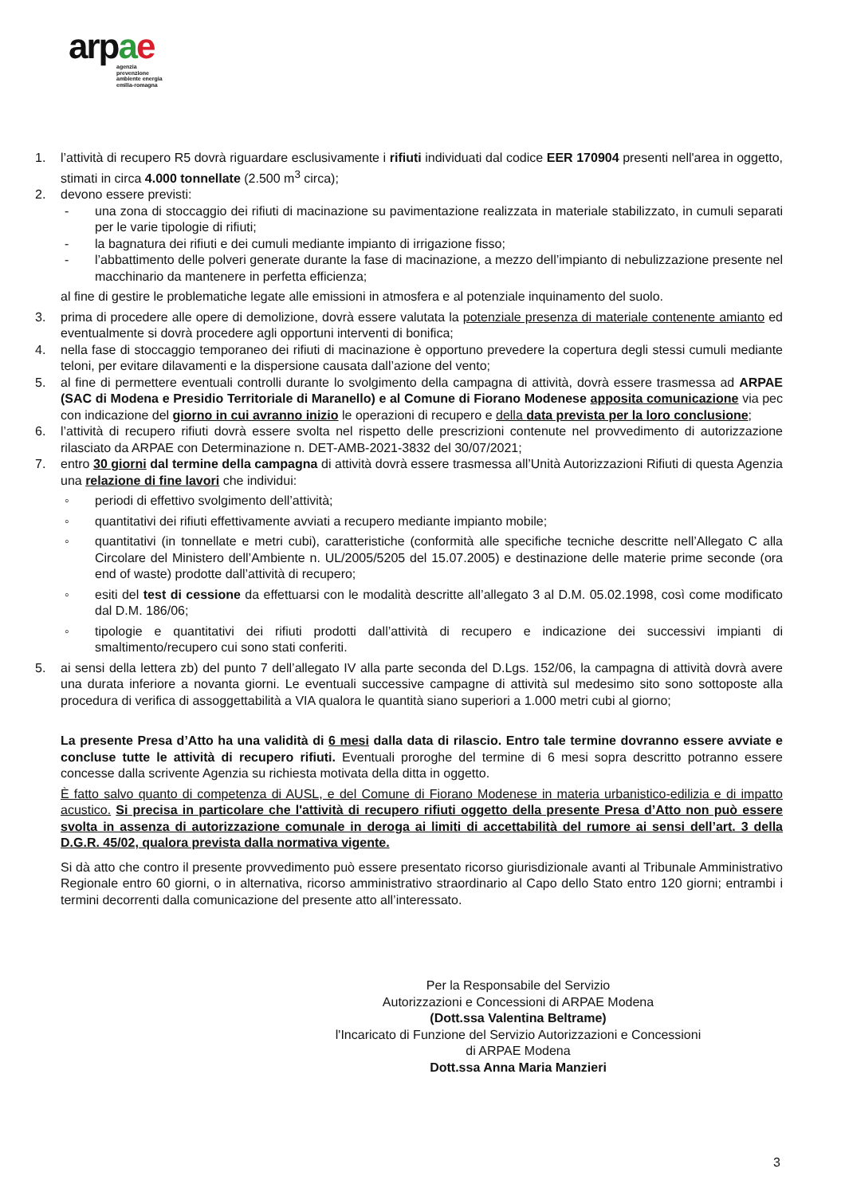arpae
agenzia
prevenzione
ambiente energia
emilia-romagna
1. l’attività di recupero R5 dovrà riguardare esclusivamente i rifiuti individuati dal codice EER 170904 presenti nell'area in oggetto, stimati in circa 4.000 tonnellate (2.500 m<sup>3</sup> circa);
2. devono essere previsti:
- una zona di stoccaggio dei rifiuti di macinazione su pavimentazione realizzata in materiale stabilizzato, in cumuli separati per le varie tipologie di rifiuti;
- la bagnatura dei rifiuti e dei cumuli mediante impianto di irrigazione fisso;
- l’abbattimento delle polveri generate durante la fase di macinazione, a mezzo dell’impianto di nebulizzazione presente nel macchinario da mantenere in perfetta efficienza;
al fine di gestire le problematiche legate alle emissioni in atmosfera e al potenziale inquinamento del suolo.
3. prima di procedere alle opere di demolizione, dovrà essere valutata la potenziale presenza di materiale contenente amianto ed eventualmente si dovrà procedere agli opportuni interventi di bonifica;
4. nella fase di stoccaggio temporaneo dei rifiuti di macinazione è opportuno prevedere la copertura degli stessi cumuli mediante teloni, per evitare dilavamenti e la dispersione causata dall’azione del vento;
5. al fine di permettere eventuali controlli durante lo svolgimento della campagna di attività, dovrà essere trasmessa ad ARPAE (SAC di Modena e Presidio Territoriale di Maranello) e al Comune di Fiorano Modenese apposita comunicazione via pec con indicazione del giorno in cui avranno inizio le operazioni di recupero e della data prevista per la loro conclusione;
6. l’attività di recupero rifiuti dovrà essere svolta nel rispetto delle prescrizioni contenute nel provvedimento di autorizzazione rilasciato da ARPAE con Determinazione n. DET-AMB-2021-3832 del 30/07/2021;
7. entro 30 giorni dal termine della campagna di attività dovrà essere trasmessa all’Unità Autorizzazioni Rifiuti di questa Agenzia una relazione di fine lavori che individui:
◦ periodi di effettivo svolgimento dell’attività;
◦ quantitativi dei rifiuti effettivamente avviati a recupero mediante impianto mobile;
◦ quantitativi (in tonnellate e metri cubi), caratteristiche (conformità alle specifiche tecniche descritte nell’Allegato C alla Circolare del Ministero dell’Ambiente n. UL/2005/5205 del 15.07.2005) e destinazione delle materie prime seconde (ora end of waste) prodotte dall’attività di recupero;
◦ esiti del test di cessione da effettuarsi con le modalità descritte all’allegato 3 al D.M. 05.02.1998, così come modificato dal D.M. 186/06;
◦ tipologie e quantitativi dei rifiuti prodotti dall’attività di recupero e indicazione dei successivi impianti di smaltimento/recupero cui sono stati conferiti.
5. ai sensi della lettera zb) del punto 7 dell’allegato IV alla parte seconda del D.Lgs. 152/06, la campagna di attività dovrà avere una durata inferiore a novanta giorni. Le eventuali successive campagne di attività sul medesimo sito sono sottoposte alla procedura di verifica di assoggettabilità a VIA qualora le quantità siano superiori a 1.000 metri cubi al giorno;
La presente Presa d’Atto ha una validità di 6 mesi dalla data di rilascio. Entro tale termine dovranno essere avviate e concluse tutte le attività di recupero rifiuti. Eventuali proroghe del termine di 6 mesi sopra descritto potranno essere concesse dalla scrivente Agenzia su richiesta motivata della ditta in oggetto.
È fatto salvo quanto di competenza di AUSL, e del Comune di Fiorano Modenese in materia urbanistico-edilizia e di impatto acustico. Si precisa in particolare che l'attività di recupero rifiuti oggetto della presente Presa d’Atto non può essere svolta in assenza di autorizzazione comunale in deroga ai limiti di accettabilità del rumore ai sensi dell’art. 3 della D.G.R. 45/02, qualora prevista dalla normativa vigente.
Si dà atto che contro il presente provvedimento può essere presentato ricorso giurisdizionale avanti al Tribunale Amministrativo Regionale entro 60 giorni, o in alternativa, ricorso amministrativo straordinario al Capo dello Stato entro 120 giorni; entrambi i termini decorrenti dalla comunicazione del presente atto all’interessato.
Per la Responsabile del Servizio
Autorizzazioni e Concessioni di ARPAE Modena
(Dott.ssa Valentina Beltrame)
l'Incaricato di Funzione del Servizio Autorizzazioni e Concessioni
di ARPAE Modena
Dott.ssa Anna Maria Manzieri
3